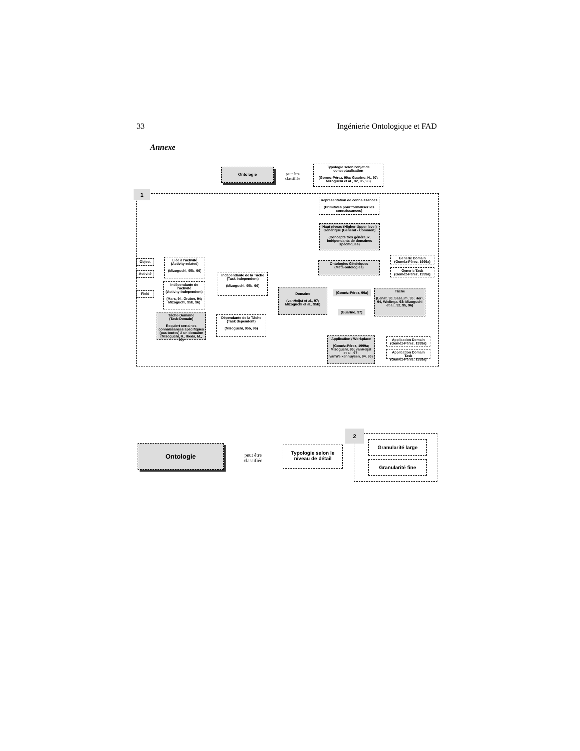33 Ingénierie Ontologique et FAD
Annexe
1
Ontologie
peut être
classifiée
Typologie selon l'objet de conceptualisation
(Gomez-Pérez, 99a; Guarino, N., 97; Mizoguchi et al., 92, 95, 98)
Représentation de connaissances
(Primitives pour formaliser les connaissances)
Haut niveau (Higher-Upper level) Générique (General - Common)
(Concepts très généraux, indépendants de domaines spécifiques)
Ontologies Génériques
(Méta-ontologies)
Generic Domain
(Goméz-Pérez, 1999a)
Generic Task
(Goméz-Pérez, 1999a)
Object
Activité
Field
Liée à l'activité
(Activity-related)
(Mizoguchi, 95b, 96)
Indépendante de l'activité
(Activity-independent)
(Mars, 94, Gruber, 94; Mizoguchi, 95b, 96)
Indépendante de la Tâche
(Task independent)
(Mizoguchi, 95b, 96)
Tâche-Domaine
(Task-Domain)
Requiert certaines connaissances spécifiques (pas toutes) à un domaine (Mizoguchi, R., Ikeda, M., 96)
Dépendante de la Tâche
(Task dependent)
(Mizoguchi, 95b, 96)
Domaine
(vanHeijst et al., 97; Mizoguchi et al., 95b)
(Goméz-Pérez, 99a)
(Guarino, 97)
Tâche
(Lenat, 90, Sasajim, 95; Hori, 94, Wielinga, 93; Mizoguchi et al., 92, 95, 96)
Application / Workplace
(Goméz-Pérez, 1999a; Mizoguchi, 96; vanHeijst et al., 97; vanWelkenhuysen, 94, 95)
Application Domain
(Goméz-Pérez, 1999a)
Application Domain Task
(Goméz-Pérez, 1999a)
2
Ontologie
peut être
classifiée
Typologie selon le niveau de détail
Granularité large
Granularité fine